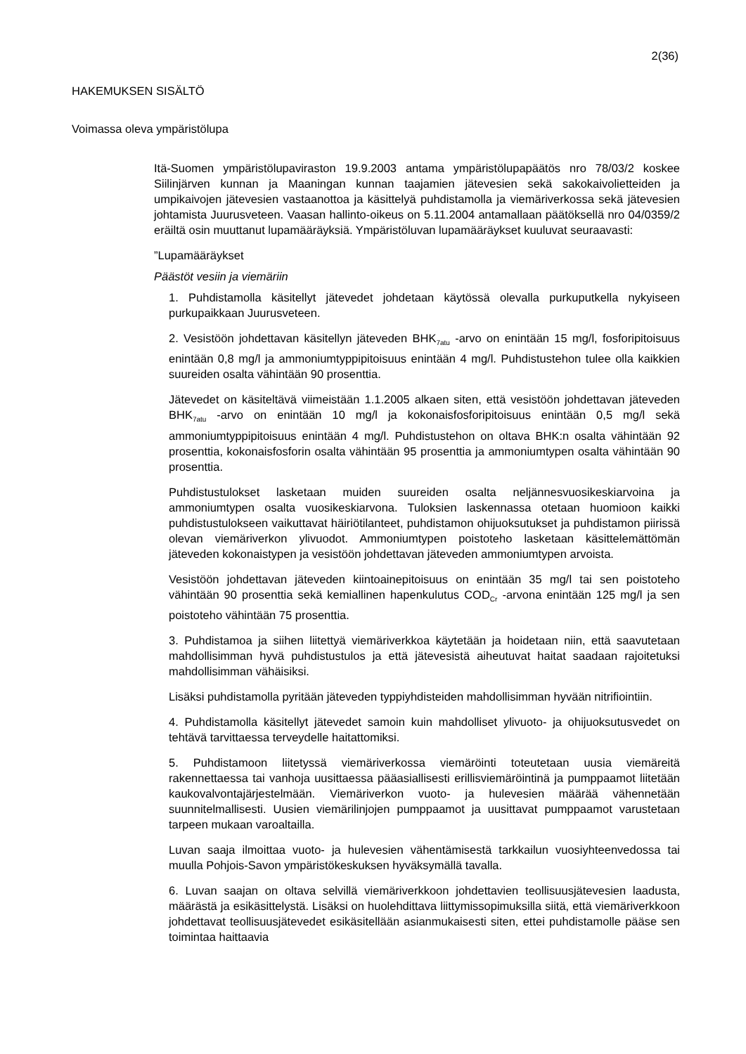2(36)
HAKEMUKSEN SISÄLTÖ
Voimassa oleva ympäristölupa
Itä-Suomen ympäristölupaviraston 19.9.2003 antama ympäristölupapäätös nro 78/03/2 koskee Siilinjärven kunnan ja Maaningan kunnan taajamien jätevesien sekä sakokaivolietteiden ja umpikaivojen jätevesien vastaanottoa ja käsittelyä puhdistamolla ja viemäriverkossa sekä jätevesien johtamista Juurusveteen. Vaasan hallinto-oikeus on 5.11.2004 antamallaan päätöksellä nro 04/0359/2 eräiltä osin muuttanut lupamääräyksiä. Ympäristöluvan lupamääräykset kuuluvat seuraavasti:
”Lupamääräykset
Päästöt vesiin ja viemäriin
1. Puhdistamolla käsitellyt jätevedet johdetaan käytössä olevalla purkuputkella nykyiseen purkupaikkaan Juurusveteen.
2. Vesistöön johdettavan käsitellyn jäteveden BHK<sub>7atu</sub> -arvo on enintään 15 mg/l, fosforipitoisuus enintään 0,8 mg/l ja ammoniumtyppipitoisuus enintään 4 mg/l. Puhdistustehon tulee olla kaikkien suureiden osalta vähintään 90 prosenttia.
Jätevedet on käsiteltävä viimeistään 1.1.2005 alkaen siten, että vesistöön johdettavan jäteveden BHK<sub>7atu</sub> -arvo on enintään 10 mg/l ja kokonaisfosforipitoisuus enintään 0,5 mg/l sekä ammoniumtyppipitoisuus enintään 4 mg/l. Puhdistustehon on oltava BHK:n osalta vähintään 92 prosenttia, kokonaisfosforin osalta vähintään 95 prosenttia ja ammoniumtypen osalta vähintään 90 prosenttia.
Puhdistustulokset lasketaan muiden suureiden osalta neljännesvuosikeskiarvoina ja ammoniumtypen osalta vuosikeskiarvona. Tuloksien laskennassa otetaan huomioon kaikki puhdistustulokseen vaikuttavat häiriötilanteet, puhdistamon ohijuoksutukset ja puhdistamon piirissä olevan viemäriverkon ylivuodot. Ammoniumtypen poistoteho lasketaan käsittelemättömän jäteveden kokonaistypen ja vesistöön johdettavan jäteveden ammoniumtypen arvoista.
Vesistöön johdettavan jäteveden kiintoainepitoisuus on enintään 35 mg/l tai sen poistoteho vähintään 90 prosenttia sekä kemiallinen hapenkulutus COD<sub>Cr</sub> -arvona enintään 125 mg/l ja sen poistoteho vähintään 75 prosenttia.
3. Puhdistamoa ja siihen liitettyä viemäriverkkoa käytetään ja hoidetaan niin, että saavutetaan mahdollisimman hyvä puhdistustulos ja että jätevesistä aiheutuvat haitat saadaan rajoitetuksi mahdollisimman vähäisiksi.
Lisäksi puhdistamolla pyritään jäteveden typpiyhdisteiden mahdollisimman hyvään nitrifiointiin.
4. Puhdistamolla käsitellyt jätevedet samoin kuin mahdolliset ylivuoto- ja ohijuoksutusvedet on tehtävä tarvittaessa terveydelle haitattomiksi.
5. Puhdistamoon liitetyssä viemäriverkossa viemäröinti toteutetaan uusia viemäreitä rakennettaessa tai vanhoja uusittaessa pääasiallisesti erillisviemäröintinä ja pumppaamot liitetään kaukovalvontajärjestelmään. Viemäriverkon vuoto- ja hulevesien määrää vähennetään suunnitelmallisesti. Uusien viemärilinjojen pumppaamot ja uusittavat pumppaamot varustetaan tarpeen mukaan varoaltailla.
Luvan saaja ilmoittaa vuoto- ja hulevesien vähentämisestä tarkkailun vuosiyhteenvedossa tai muulla Pohjois-Savon ympäristökeskuksen hyväksymällä tavalla.
6. Luvan saajan on oltava selvillä viemäriverkkoon johdettavien teollisuusjätevesien laadusta, määrästä ja esikäsittelystä. Lisäksi on huolehdittava liittymissopimuksilla siitä, että viemäriverkkoon johdettavat teollisuusjätevedet esikäsitellään asianmukaisesti siten, ettei puhdistamolle pääse sen toimintaa haittaavia